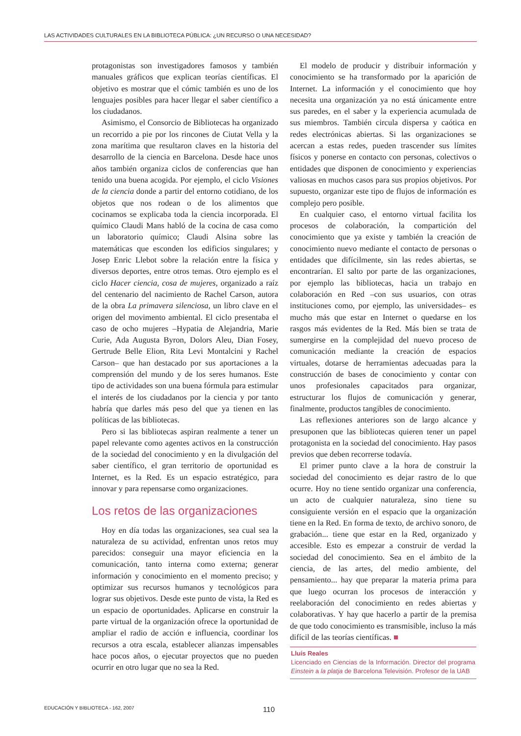LAS ACTIVIDADES CULTURALES EN LA BIBLIOTECA PÚBLICA: ¿UN RECURSO O UNA NECESIDAD?
protagonistas son investigadores famosos y también manuales gráficos que explican teorías científicas. El objetivo es mostrar que el cómic también es uno de los lenguajes posibles para hacer llegar el saber científico a los ciudadanos.
Asimismo, el Consorcio de Bibliotecas ha organizado un recorrido a pie por los rincones de Ciutat Vella y la zona marítima que resultaron claves en la historia del desarrollo de la ciencia en Barcelona. Desde hace unos años también organiza ciclos de conferencias que han tenido una buena acogida. Por ejemplo, el ciclo Visiones de la ciencia donde a partir del entorno cotidiano, de los objetos que nos rodean o de los alimentos que cocinamos se explicaba toda la ciencia incorporada. El químico Claudi Mans habló de la cocina de casa como un laboratorio químico; Claudi Alsina sobre las matemáticas que esconden los edificios singulares; y Josep Enric Llebot sobre la relación entre la física y diversos deportes, entre otros temas. Otro ejemplo es el ciclo Hacer ciencia, cosa de mujeres, organizado a raíz del centenario del nacimiento de Rachel Carson, autora de la obra La primavera silenciosa, un libro clave en el origen del movimento ambiental. El ciclo presentaba el caso de ocho mujeres –Hypatia de Alejandria, Marie Curie, Ada Augusta Byron, Dolors Aleu, Dian Fosey, Gertrude Belle Elion, Rita Levi Montalcini y Rachel Carson– que han destacado por sus aportaciones a la comprensión del mundo y de los seres humanos. Este tipo de actividades son una buena fórmula para estimular el interés de los ciudadanos por la ciencia y por tanto habría que darles más peso del que ya tienen en las políticas de las bibliotecas.
Pero si las bibliotecas aspiran realmente a tener un papel relevante como agentes activos en la construcción de la sociedad del conocimiento y en la divulgación del saber científico, el gran territorio de oportunidad es Internet, es la Red. Es un espacio estratégico, para innovar y para repensarse como organizaciones.
Los retos de las organizaciones
Hoy en día todas las organizaciones, sea cual sea la naturaleza de su actividad, enfrentan unos retos muy parecidos: conseguir una mayor eficiencia en la comunicación, tanto interna como externa; generar información y conocimiento en el momento preciso; y optimizar sus recursos humanos y tecnológicos para lograr sus objetivos. Desde este punto de vista, la Red es un espacio de oportunidades. Aplicarse en construir la parte virtual de la organización ofrece la oportunidad de ampliar el radio de acción e influencia, coordinar los recursos a otra escala, establecer alianzas impensables hace pocos años, o ejecutar proyectos que no pueden ocurrir en otro lugar que no sea la Red.
El modelo de producir y distribuir información y conocimiento se ha transformado por la aparición de Internet. La información y el conocimiento que hoy necesita una organización ya no está únicamente entre sus paredes, en el saber y la experiencia acumulada de sus miembros. También circula dispersa y caótica en redes electrónicas abiertas. Si las organizaciones se acercan a estas redes, pueden trascender sus límites físicos y ponerse en contacto con personas, colectivos o entidades que disponen de conocimiento y experiencias valiosas en muchos casos para sus propios objetivos. Por supuesto, organizar este tipo de flujos de información es complejo pero posible.
En cualquier caso, el entorno virtual facilita los procesos de colaboración, la compartición del conocimiento que ya existe y también la creación de conocimiento nuevo mediante el contacto de personas o entidades que difícilmente, sin las redes abiertas, se encontrarían. El salto por parte de las organizaciones, por ejemplo las bibliotecas, hacia un trabajo en colaboración en Red –con sus usuarios, con otras instituciones como, por ejemplo, las universidades– es mucho más que estar en Internet o quedarse en los rasgos más evidentes de la Red. Más bien se trata de sumergirse en la complejidad del nuevo proceso de comunicación mediante la creación de espacios virtuales, dotarse de herramientas adecuadas para la construcción de bases de conocimiento y contar con unos profesionales capacitados para organizar, estructurar los flujos de comunicación y generar, finalmente, productos tangibles de conocimiento.
Las reflexiones anteriores son de largo alcance y presuponen que las bibliotecas quieren tener un papel protagonista en la sociedad del conocimiento. Hay pasos previos que deben recorrerse todavía.
El primer punto clave a la hora de construir la sociedad del conocimiento es dejar rastro de lo que ocurre. Hoy no tiene sentido organizar una conferencia, un acto de cualquier naturaleza, sino tiene su consiguiente versión en el espacio que la organización tiene en la Red. En forma de texto, de archivo sonoro, de grabación... tiene que estar en la Red, organizado y accesible. Esto es empezar a construir de verdad la sociedad del conocimiento. Sea en el ámbito de la ciencia, de las artes, del medio ambiente, del pensamiento... hay que preparar la materia prima para que luego ocurran los procesos de interacción y reelaboración del conocimiento en redes abiertas y colaborativas. Y hay que hacerlo a partir de la premisa de que todo conocimiento es transmisible, incluso la más difícil de las teorías científicas. ■
Lluís Reales
Licenciado en Ciencias de la Información. Director del programa Einstein a la platja de Barcelona Televisión. Profesor de la UAB
EDUCACIÓN Y BIBLIOTECA - 162, 2007 110